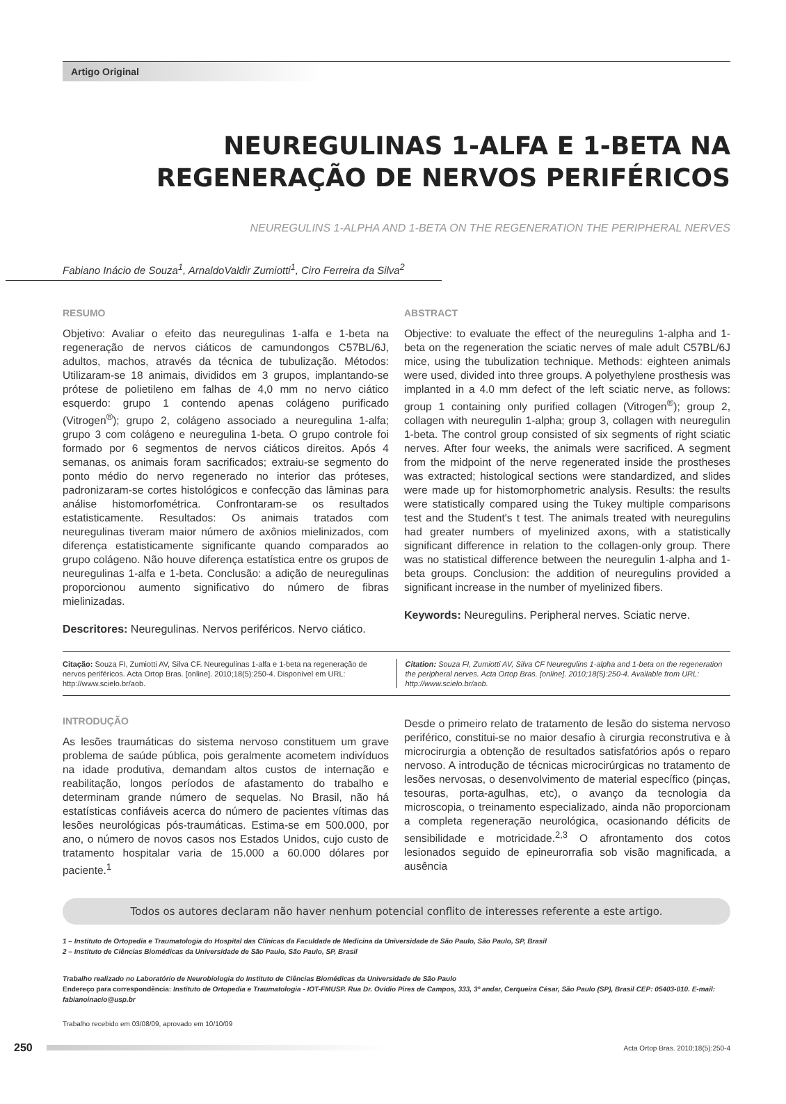Artigo Original
NEUREGULINAS 1-ALFA E 1-BETA NA REGENERAÇÃO DE NERVOS PERIFÉRICOS
NEUREGULINS 1-ALPHA AND 1-BETA ON THE REGENERATION THE PERIPHERAL NERVES
Fabiano Inácio de Souza<sup>1</sup>, ArnaldoValdir Zumiotti<sup>1</sup>, Ciro Ferreira da Silva<sup>2</sup>
RESUMO
Objetivo: Avaliar o efeito das neuregulinas 1-alfa e 1-beta na regeneração de nervos ciáticos de camundongos C57BL/6J, adultos, machos, através da técnica de tubulização. Métodos: Utilizaram-se 18 animais, divididos em 3 grupos, implantando-se prótese de polietileno em falhas de 4,0 mm no nervo ciático esquerdo: grupo 1 contendo apenas colágeno purificado (Vitrogen<sup>®</sup>); grupo 2, colágeno associado a neuregulina 1-alfa; grupo 3 com colágeno e neuregulina 1-beta. O grupo controle foi formado por 6 segmentos de nervos ciáticos direitos. Após 4 semanas, os animais foram sacrificados; extraiu-se segmento do ponto médio do nervo regenerado no interior das próteses, padronizaram-se cortes histológicos e confecção das lâminas para análise histomorfométrica. Confrontaram-se os resultados estatisticamente. Resultados: Os animais tratados com neuregulinas tiveram maior número de axônios mielinizados, com diferença estatisticamente significante quando comparados ao grupo colágeno. Não houve diferença estatística entre os grupos de neuregulinas 1-alfa e 1-beta. Conclusão: a adição de neuregulinas proporcionou aumento significativo do número de fibras mielinizadas.
Descritores: Neuregulinas. Nervos periféricos. Nervo ciático.
ABSTRACT
Objective: to evaluate the effect of the neuregulins 1-alpha and 1-beta on the regeneration the sciatic nerves of male adult C57BL/6J mice, using the tubulization technique. Methods: eighteen animals were used, divided into three groups. A polyethylene prosthesis was implanted in a 4.0 mm defect of the left sciatic nerve, as follows: group 1 containing only purified collagen (Vitrogen<sup>®</sup>); group 2, collagen with neuregulin 1-alpha; group 3, collagen with neuregulin 1-beta. The control group consisted of six segments of right sciatic nerves. After four weeks, the animals were sacrificed. A segment from the midpoint of the nerve regenerated inside the prostheses was extracted; histological sections were standardized, and slides were made up for histomorphometric analysis. Results: the results were statistically compared using the Tukey multiple comparisons test and the Student's t test. The animals treated with neuregulins had greater numbers of myelinized axons, with a statistically significant difference in relation to the collagen-only group. There was no statistical difference between the neuregulin 1-alpha and 1-beta groups. Conclusion: the addition of neuregulins provided a significant increase in the number of myelinized fibers.
Keywords: Neuregulins. Peripheral nerves. Sciatic nerve.
Citação: Souza FI, Zumiotti AV, Silva CF. Neuregulinas 1-alfa e 1-beta na regeneração de nervos periféricos. Acta Ortop Bras. [online]. 2010;18(5):250-4. Disponível em URL: http://www.scielo.br/aob.
Citation: Souza FI, Zumiotti AV, Silva CF Neuregulins 1-alpha and 1-beta on the regeneration the peripheral nerves. Acta Ortop Bras. [online]. 2010;18(5):250-4. Available from URL: http://www.scielo.br/aob.
INTRODUÇÃO
As lesões traumáticas do sistema nervoso constituem um grave problema de saúde pública, pois geralmente acometem indivíduos na idade produtiva, demandam altos custos de internação e reabilitação, longos períodos de afastamento do trabalho e determinam grande número de sequelas. No Brasil, não há estatísticas confiáveis acerca do número de pacientes vítimas das lesões neurológicas pós-traumáticas. Estima-se em 500.000, por ano, o número de novos casos nos Estados Unidos, cujo custo de tratamento hospitalar varia de 15.000 a 60.000 dólares por paciente.<sup>1</sup>
Desde o primeiro relato de tratamento de lesão do sistema nervoso periférico, constitui-se no maior desafio à cirurgia reconstrutiva e à microcirurgia a obtenção de resultados satisfatórios após o reparo nervoso. A introdução de técnicas microcirúrgicas no tratamento de lesões nervosas, o desenvolvimento de material específico (pinças, tesouras, porta-agulhas, etc), o avanço da tecnologia da microscopia, o treinamento especializado, ainda não proporcionam a completa regeneração neurológica, ocasionando déficits de sensibilidade e motricidade.<sup>2,3</sup> O afrontamento dos cotos lesionados seguido de epineurorrafia sob visão magnificada, a ausência
Todos os autores declaram não haver nenhum potencial conflito de interesses referente a este artigo.
1 – Instituto de Ortopedia e Traumatologia do Hospital das Clínicas da Faculdade de Medicina da Universidade de São Paulo, São Paulo, SP, Brasil
2 – Instituto de Ciências Biomédicas da Universidade de São Paulo, São Paulo, SP, Brasil
Trabalho realizado no Laboratório de Neurobiologia do Instituto de Ciências Biomédicas da Universidade de São Paulo
Endereço para correspondência: Instituto de Ortopedia e Traumatologia - IOT-FMUSP. Rua Dr. Ovídio Pires de Campos, 333, 3º andar, Cerqueira César, São Paulo (SP), Brasil CEP: 05403-010. E-mail: fabianoinacio@usp.br
Trabalho recebido em 03/08/09, aprovado em 10/10/09
250 Acta Ortop Bras. 2010;18(5):250-4